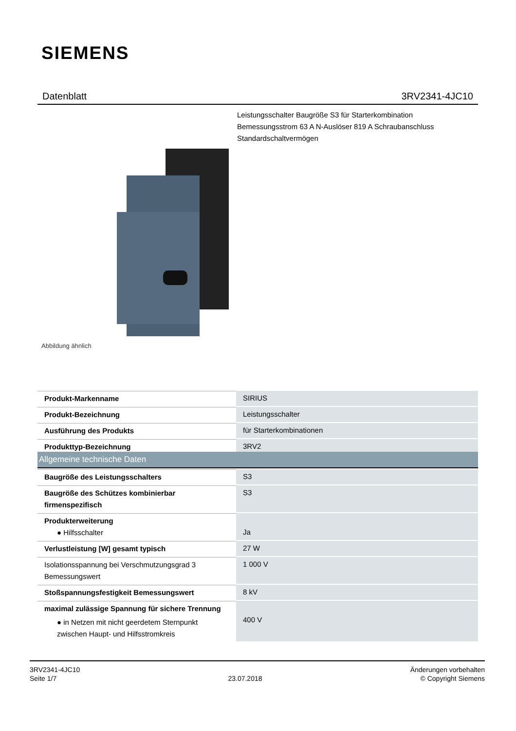SIEMENS
Datenblatt 3RV2341-4JC10
Leistungsschalter Baugröße S3 für Starterkombination
Bemessungsstrom 63 A N-Auslöser 819 A Schraubanschluss
Standardschaltvermögen
Abbildung ähnlich
| Produkt-Markenname | SIRIUS |
| Produkt-Bezeichnung | Leistungsschalter |
| Ausführung des Produkts | für Starterkombinationen |
| Produkttyp-Bezeichnung | 3RV2 |
| Allgemeine technische Daten | |
| Baugröße des Leistungsschalters | S3 |
| Baugröße des Schützes kombinierbar firmenspezifisch | S3 |
| Produkterweiterung ● Hilfsschalter | Ja |
| Verlustleistung [W] gesamt typisch | 27 W |
| Isolationsspannung bei Verschmutzungsgrad 3 Bemessungswert | 1 000 V |
| Stoßspannungsfestigkeit Bemessungswert | 8 kV |
| maximal zulässige Spannung für sichere Trennung ● in Netzen mit nicht geerdetem Sternpunkt zwischen Haupt- und Hilfsstromkreis | 400 V |
3RV2341-4JC10
Seite 1/7
23.07.2018
Änderungen vorbehalten
© Copyright Siemens